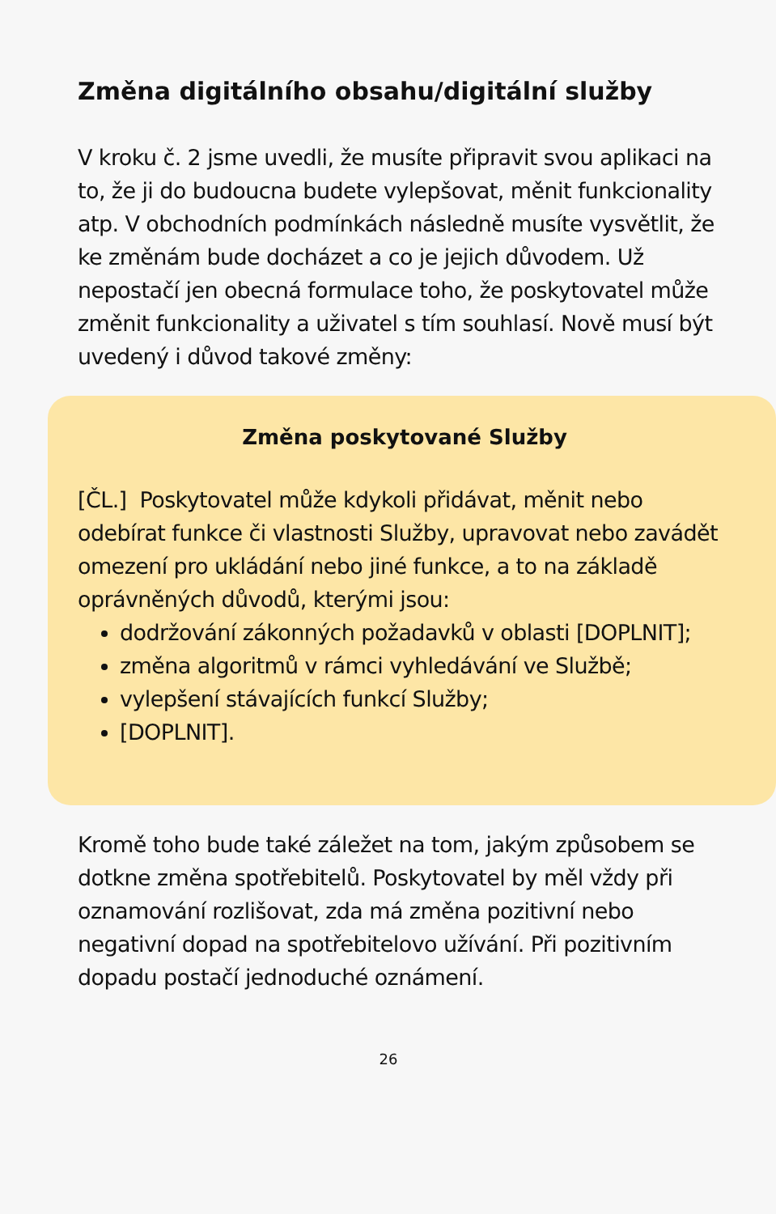Změna digitálního obsahu/digitální služby
V kroku č. 2 jsme uvedli, že musíte připravit svou aplikaci na to, že ji do budoucna budete vylepšovat, měnit funkcionality atp. V obchodních podmínkách následně musíte vysvětlit, že ke změnám bude docházet a co je jejich důvodem. Už nepostačí jen obecná formulace toho, že poskytovatel může změnit funkcionality a uživatel s tím souhlasí. Nově musí být uvedený i důvod takové změny:
Změna poskytované Služby
[ČL.] Poskytovatel může kdykoli přidávat, měnit nebo odebírat funkce či vlastnosti Služby, upravovat nebo zavádět omezení pro ukládání nebo jiné funkce, a to na základě oprávněných důvodů, kterými jsou:
dodržování zákonných požadavků v oblasti [DOPLNIT];
změna algoritmů v rámci vyhledávání ve Službě;
vylepšení stávajících funkcí Služby;
[DOPLNIT].
Kromě toho bude také záležet na tom, jakým způsobem se dotkne změna spotřebitelů. Poskytovatel by měl vždy při oznamování rozlišovat, zda má změna pozitivní nebo negativní dopad na spotřebitelovo užívání. Při pozitivním dopadu postačí jednoduché oznámení.
26